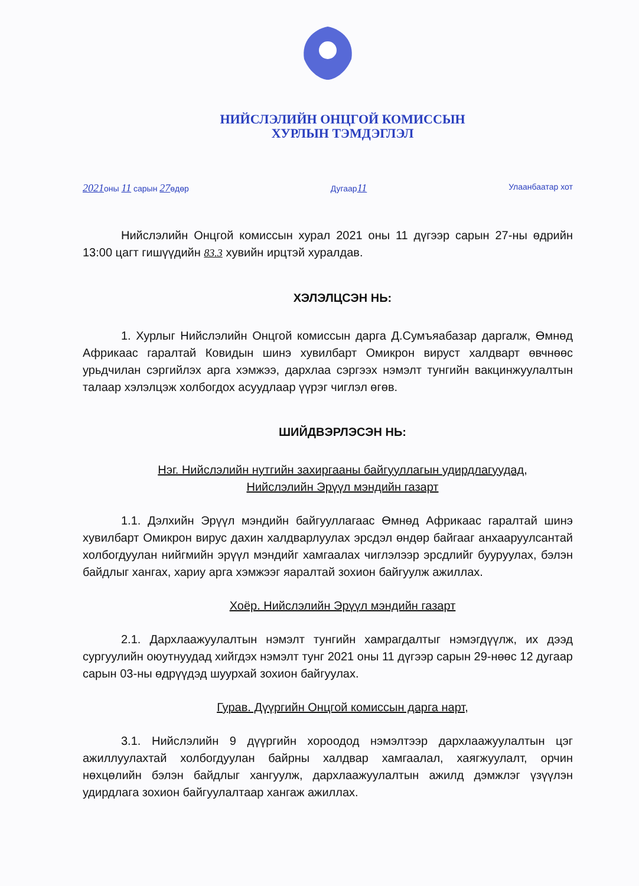НИЙСЛЭЛИЙН ОНЦГОЙ КОМИССЫН
ХУРЛЫН ТЭМДЭГЛЭЛ
2021оны 11 сарын 27өдөр Дугаар11 Улаанбаатар хот
Нийслэлийн Онцгой комиссын хурал 2021 оны 11 дүгээр сарын 27-ны өдрийн 13:00 цагт гишүүдийн 83.3 хувийн ирцтэй хуралдав.
ХЭЛЭЛЦСЭН НЬ:
1. Хурлыг Нийслэлийн Онцгой комиссын дарга Д.Сумъяабазар даргалж, Өмнөд Африкаас гаралтай Ковидын шинэ хувилбарт Омикрон вируст халдварт өвчнөөс урьдчилан сэргийлэх арга хэмжээ, дархлаа сэргээх нэмэлт тунгийн вакцинжуулалтын талаар хэлэлцэж холбогдох асуудлаар үүрэг чиглэл өгөв.
ШИЙДВЭРЛЭСЭН НЬ:
Нэг. Нийслэлийн нутгийн захиргааны байгууллагын удирдлагуудад,
Нийслэлийн Эрүүл мэндийн газарт
1.1. Дэлхийн Эрүүл мэндийн байгууллагаас Өмнөд Африкаас гаралтай шинэ хувилбарт Омикрон вирус дахин халдварлуулах эрсдэл өндөр байгааг анхааруулсантай холбогдуулан нийгмийн эрүүл мэндийг хамгаалах чиглэлээр эрсдлийг бууруулах, бэлэн байдлыг хангах, хариу арга хэмжээг яаралтай зохион байгуулж ажиллах.
Хоёр. Нийслэлийн Эрүүл мэндийн газарт
2.1. Дархлаажуулалтын нэмэлт тунгийн хамрагдалтыг нэмэгдүүлж, их дээд сургуулийн оюутнуудад хийгдэх нэмэлт тунг 2021 оны 11 дүгээр сарын 29-нөөс 12 дугаар сарын 03-ны өдрүүдэд шуурхай зохион байгуулах.
Гурав. Дүүргийн Онцгой комиссын дарга нарт,
3.1. Нийслэлийн 9 дүүргийн хороодод нэмэлтээр дархлаажуулалтын цэг ажиллуулахтай холбогдуулан байрны халдвар хамгаалал, хаягжуулалт, орчин нөхцөлийн бэлэн байдлыг хангуулж, дархлаажуулалтын ажилд дэмжлэг үзүүлэн удирдлага зохион байгуулалтаар хангаж ажиллах.